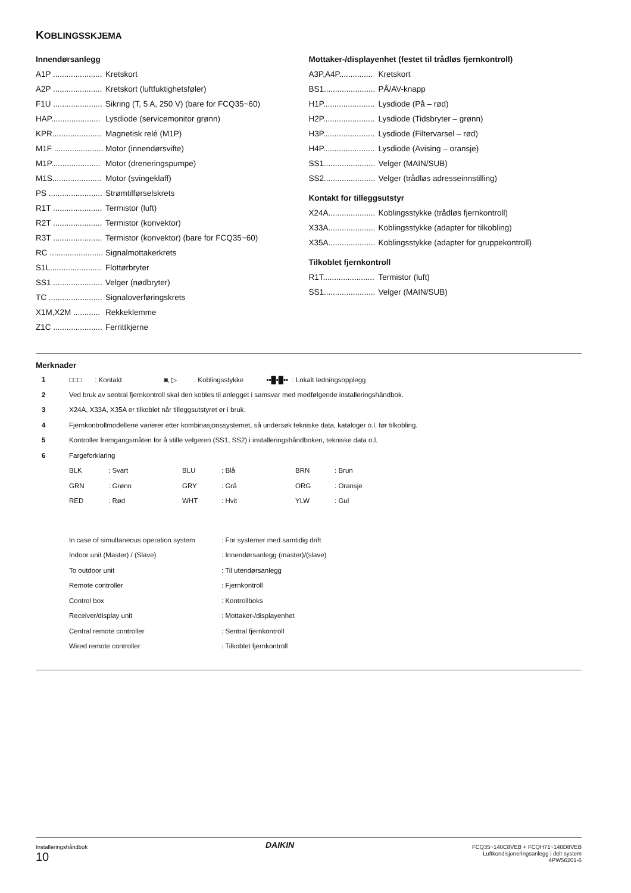KOBLINGSSKJEMA
Innendørsanlegg
A1P ...................... Kretskort
A2P ...................... Kretskort (luftfuktighetsføler)
F1U ...................... Sikring (T, 5 A, 250 V) (bare for FCQ35~60)
HAP...................... Lysdiode (servicemonitor grønn)
KPR...................... Magnetisk relé (M1P)
M1F ...................... Motor (innendørsvifte)
M1P...................... Motor (dreneringspumpe)
M1S...................... Motor (svingeklaff)
PS ........................ Strømtilførselskrets
R1T ...................... Termistor (luft)
R2T ...................... Termistor (konvektor)
R3T ...................... Termistor (konvektor) (bare for FCQ35~60)
RC ........................ Signalmottakerkrets
S1L....................... Flottørbryter
SS1 ...................... Velger (nødbryter)
TC ........................ Signaloverføringskrets
X1M,X2M ............ Rekkeklemme
Z1C ...................... Ferrittkjerne
Mottaker-/displayenhet (festet til trådløs fjernkontroll)
A3P,A4P............... Kretskort
BS1....................... PÅ/AV-knapp
H1P....................... Lysdiode (På – rød)
H2P....................... Lysdiode (Tidsbryter – grønn)
H3P....................... Lysdiode (Filtervarsel – rød)
H4P....................... Lysdiode (Avising – oransje)
SS1....................... Velger (MAIN/SUB)
SS2....................... Velger (trådløs adresseinnstilling)
Kontakt for tilleggsutstyr
X24A..................... Koblingsstykke (trådløs fjernkontroll)
X33A..................... Koblingsstykke (adapter for tilkobling)
X35A..................... Koblingsstykke (adapter for gruppekontroll)
Tilkoblet fjernkontroll
R1T....................... Termistor (luft)
SS1....................... Velger (MAIN/SUB)
Merknader
| 1 | □□□ : Kontakt ◙, ▷ : Koblingsstykke ▪▪█▪█▪▪ : Lokalt ledningsopplegg | | | | | |
| 2 | Ved bruk av sentral fjernkontroll skal den kobles til anlegget i samsvar med medfølgende installeringshåndbok. | | | | | |
| 3 | X24A, X33A, X35A er tilkoblet når tilleggsutstyret er i bruk. | | | | | |
| 4 | Fjernkontrollmodellene varierer etter kombinasjonssystemet, så undersøk tekniske data, kataloger o.l. før tilkobling. | | | | | |
| 5 | Kontroller fremgangsmåten for å stille velgeren (SS1, SS2) i installeringshåndboken, tekniske data o.l. | | | | | |
| 6 | Fargeforklaring | | | | | |
| | BLK | : Svart | BLU | : Blå | BRN | : Brun |
| | GRN | : Grønn | GRY | : Grå | ORG | : Oransje |
| | RED | : Rød | WHT | : Hvit | YLW | : Gul |
| | In case of simultaneous operation system | : For systemer med samtidig drift |
| | Indoor unit (Master) / (Slave) | : Innendørsanlegg (master)/(slave) |
| | To outdoor unit | : Til utendørsanlegg |
| | Remote controller | : Fjernkontroll |
| | Control box | : Kontrollboks |
| | Receiver/display unit | : Mottaker-/displayenhet |
| | Central remote controller | : Sentral fjernkontroll |
| | Wired remote controller | : Tilkoblet fjernkontroll |
Installeringshåndbok
10
DAIKIN
FCQ35~140C8VEB + FCQH71~140D8VEB
Luftkondisjoneringsanlegg i delt system
4PW56201-6